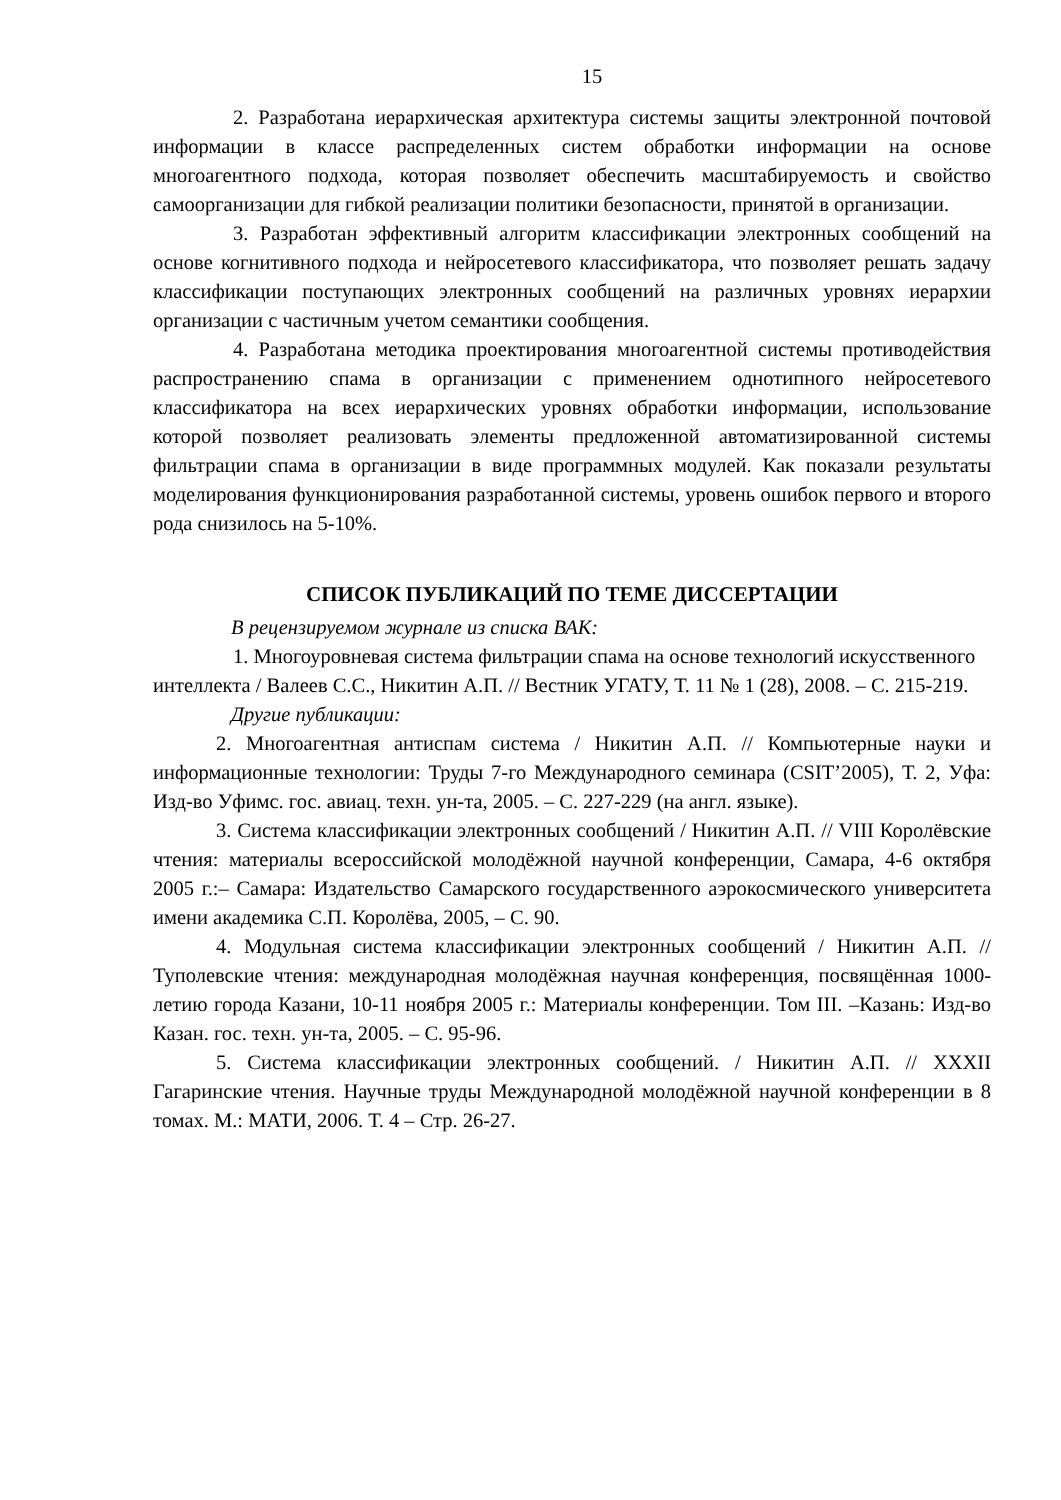15
2. Разработана иерархическая архитектура системы защиты электронной почтовой информации в классе распределенных систем обработки информации на основе многоагентного подхода, которая позволяет обеспечить масштабируемость и свойство самоорганизации для гибкой реализации политики безопасности, принятой в организации.
3. Разработан эффективный алгоритм классификации электронных сообщений на основе когнитивного подхода и нейросетевого классификатора, что позволяет решать задачу классификации поступающих электронных сообщений на различных уровнях иерархии организации с частичным учетом семантики сообщения.
4. Разработана методика проектирования многоагентной системы противодействия распространению спама в организации с применением однотипного нейросетевого классификатора на всех иерархических уровнях обработки информации, использование которой позволяет реализовать элементы предложенной автоматизированной системы фильтрации спама в организации в виде программных модулей. Как показали результаты моделирования функционирования разработанной системы, уровень ошибок первого и второго рода снизилось на 5-10%.
СПИСОК ПУБЛИКАЦИЙ ПО ТЕМЕ ДИССЕРТАЦИИ
В рецензируемом журнале из списка ВАК:
1. Многоуровневая система фильтрации спама на основе технологий искусственного интеллекта / Валеев С.С., Никитин А.П. // Вестник УГАТУ, Т. 11 № 1 (28), 2008. – С. 215-219.
Другие публикации:
2. Многоагентная антиспам система / Никитин А.П. // Компьютерные науки и информационные технологии: Труды 7-го Международного семинара (CSIT’2005), Т. 2, Уфа: Изд-во Уфимс. гос. авиац. техн. ун-та, 2005. – С. 227-229 (на англ. языке).
3. Система классификации электронных сообщений / Никитин А.П. // VIII Королёвские чтения: материалы всероссийской молодёжной научной конференции, Самара, 4-6 октября 2005 г.:– Самара: Издательство Самарского государственного аэрокосмического университета имени академика С.П. Королёва, 2005, – С. 90.
4. Модульная система классификации электронных сообщений / Никитин А.П. // Туполевские чтения: международная молодёжная научная конференция, посвящённая 1000-летию города Казани, 10-11 ноября 2005 г.: Материалы конференции. Том III. –Казань: Изд-во Казан. гос. техн. ун-та, 2005. – С. 95-96.
5. Система классификации электронных сообщений. / Никитин А.П. // XXXII Гагаринские чтения. Научные труды Международной молодёжной научной конференции в 8 томах. М.: МАТИ, 2006. Т. 4 – Стр. 26-27.